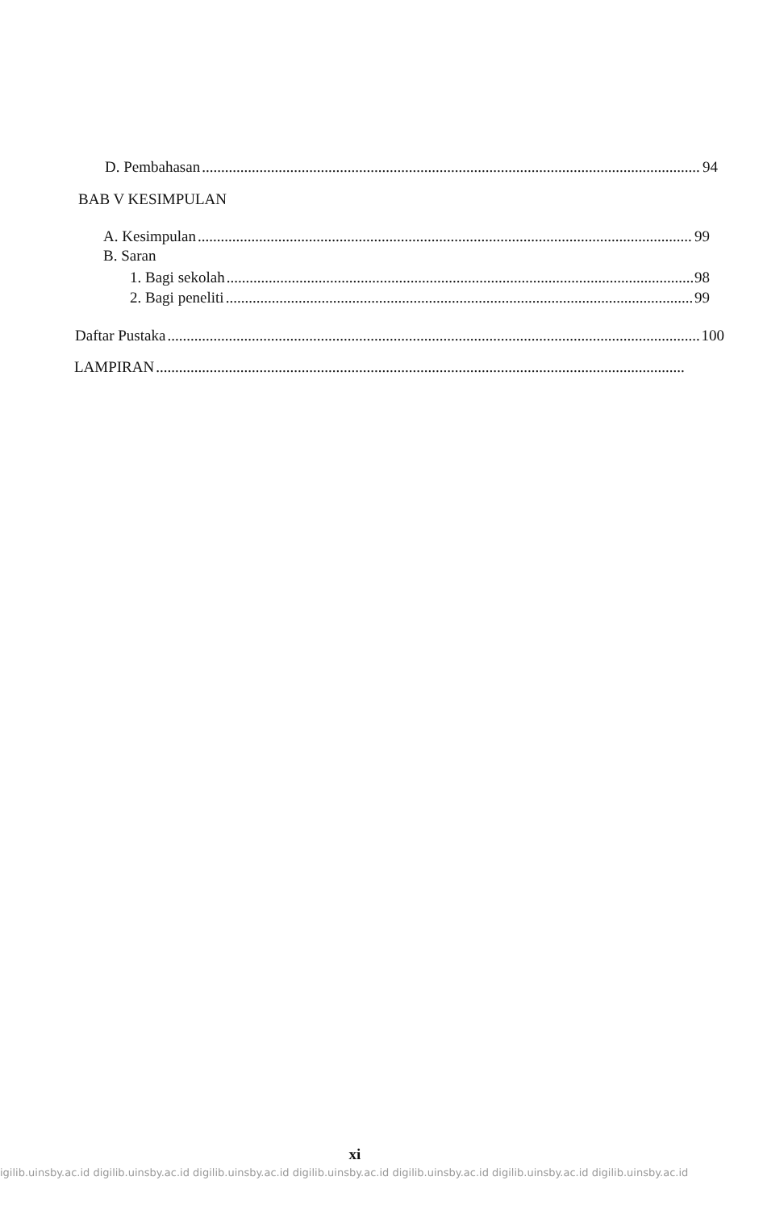D. Pembahasan 94
BAB V KESIMPULAN
A. Kesimpulan 99
B. Saran
1. Bagi sekolah 98
2. Bagi peneliti 99
Daftar Pustaka 100
LAMPIRAN
xi
igilib.uinsby.ac.id digilib.uinsby.ac.id digilib.uinsby.ac.id digilib.uinsby.ac.id digilib.uinsby.ac.id digilib.uinsby.ac.id digilib.uinsby.ac.id